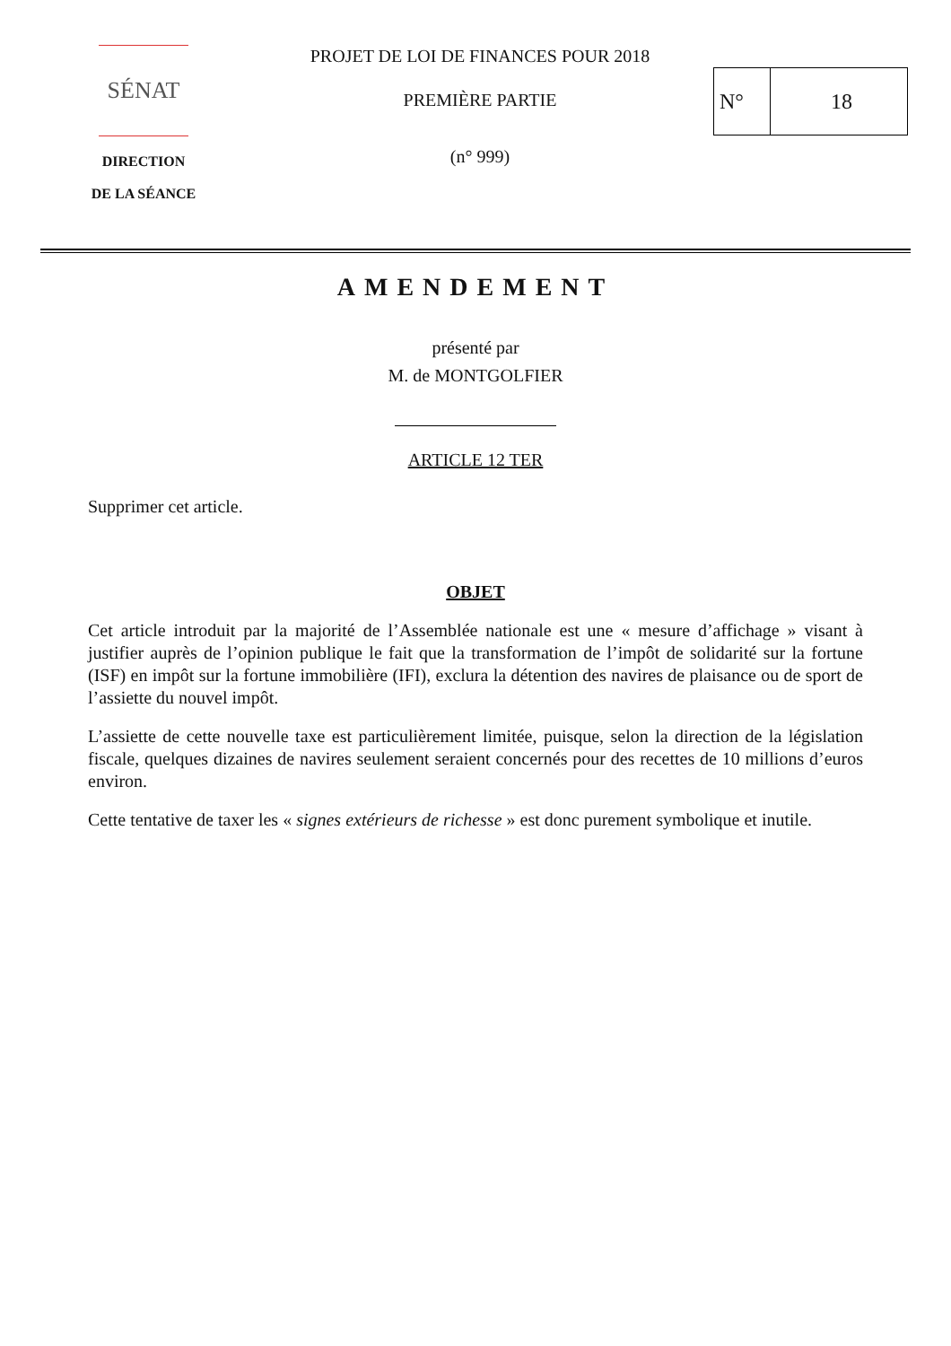SÉNAT
DIRECTION
DE LA SÉANCE
PROJET DE LOI DE FINANCES POUR 2018
PREMIÈRE PARTIE
(n° 999)
N° 18
AMENDEMENT
présenté par
M. de MONTGOLFIER
ARTICLE 12 TER
Supprimer cet article.
OBJET
Cet article introduit par la majorité de l’Assemblée nationale est une « mesure d’affichage » visant à justifier auprès de l’opinion publique le fait que la transformation de l’impôt de solidarité sur la fortune (ISF) en impôt sur la fortune immobilière (IFI), exclura la détention des navires de plaisance ou de sport de l’assiette du nouvel impôt.
L’assiette de cette nouvelle taxe est particulièrement limitée, puisque, selon la direction de la législation fiscale, quelques dizaines de navires seulement seraient concernés pour des recettes de 10 millions d’euros environ.
Cette tentative de taxer les « signes extérieurs de richesse » est donc purement symbolique et inutile.